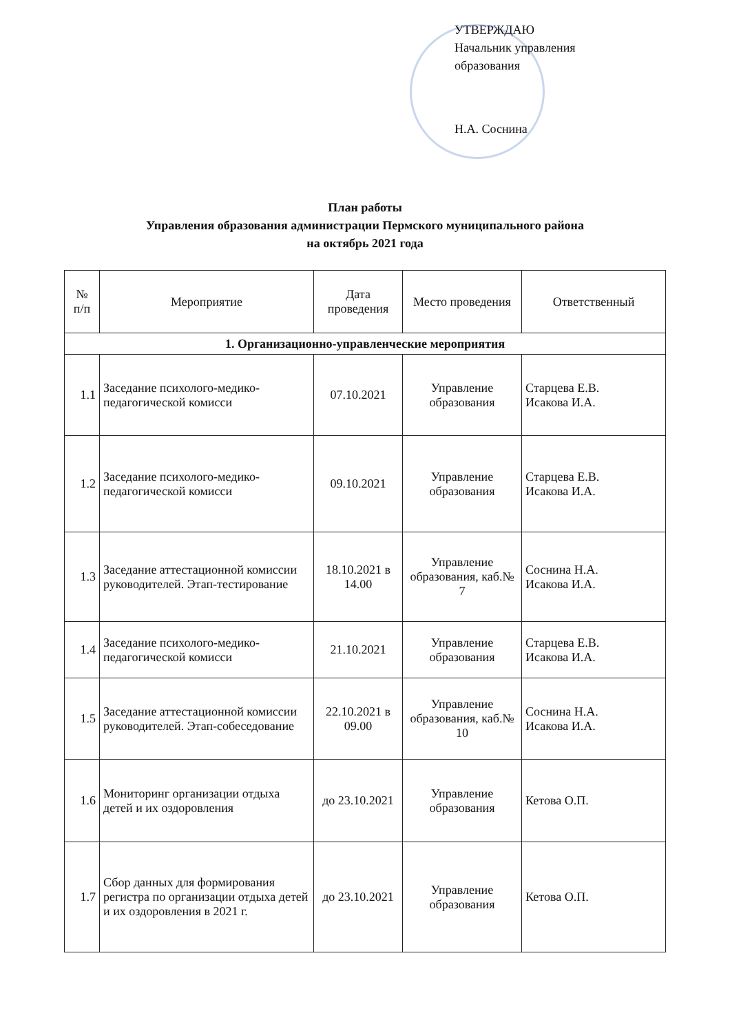УТВЕРЖДАЮ
Начальник управления
образования
Н.А. Соснина
План работы
Управления образования администрации Пермского муниципального района
на октябрь 2021 года
| № п/п | Мероприятие | Дата проведения | Место проведения | Ответственный |
| --- | --- | --- | --- | --- |
| 1. Организационно-управленческие мероприятия | | | | |
| 1.1 | Заседание психолого-медико-педагогической комисси | 07.10.2021 | Управление образования | Старцева Е.В. Исакова И.А. |
| 1.2 | Заседание психолого-медико-педагогической комисси | 09.10.2021 | Управление образования | Старцева Е.В. Исакова И.А. |
| 1.3 | Заседание аттестационной комиссии руководителей. Этап-тестирование | 18.10.2021 в 14.00 | Управление образования, каб.№ 7 | Соснина Н.А. Исакова И.А. |
| 1.4 | Заседание психолого-медико-педагогической комисси | 21.10.2021 | Управление образования | Старцева Е.В. Исакова И.А. |
| 1.5 | Заседание аттестационной комиссии руководителей. Этап-собеседование | 22.10.2021 в 09.00 | Управление образования, каб.№ 10 | Соснина Н.А. Исакова И.А. |
| 1.6 | Мониторинг организации отдыха детей и их оздоровления | до 23.10.2021 | Управление образования | Кетова О.П. |
| 1.7 | Сбор данных для формирования регистра по организации отдыха детей и их оздоровления в 2021 г. | до 23.10.2021 | Управление образования | Кетова О.П. |